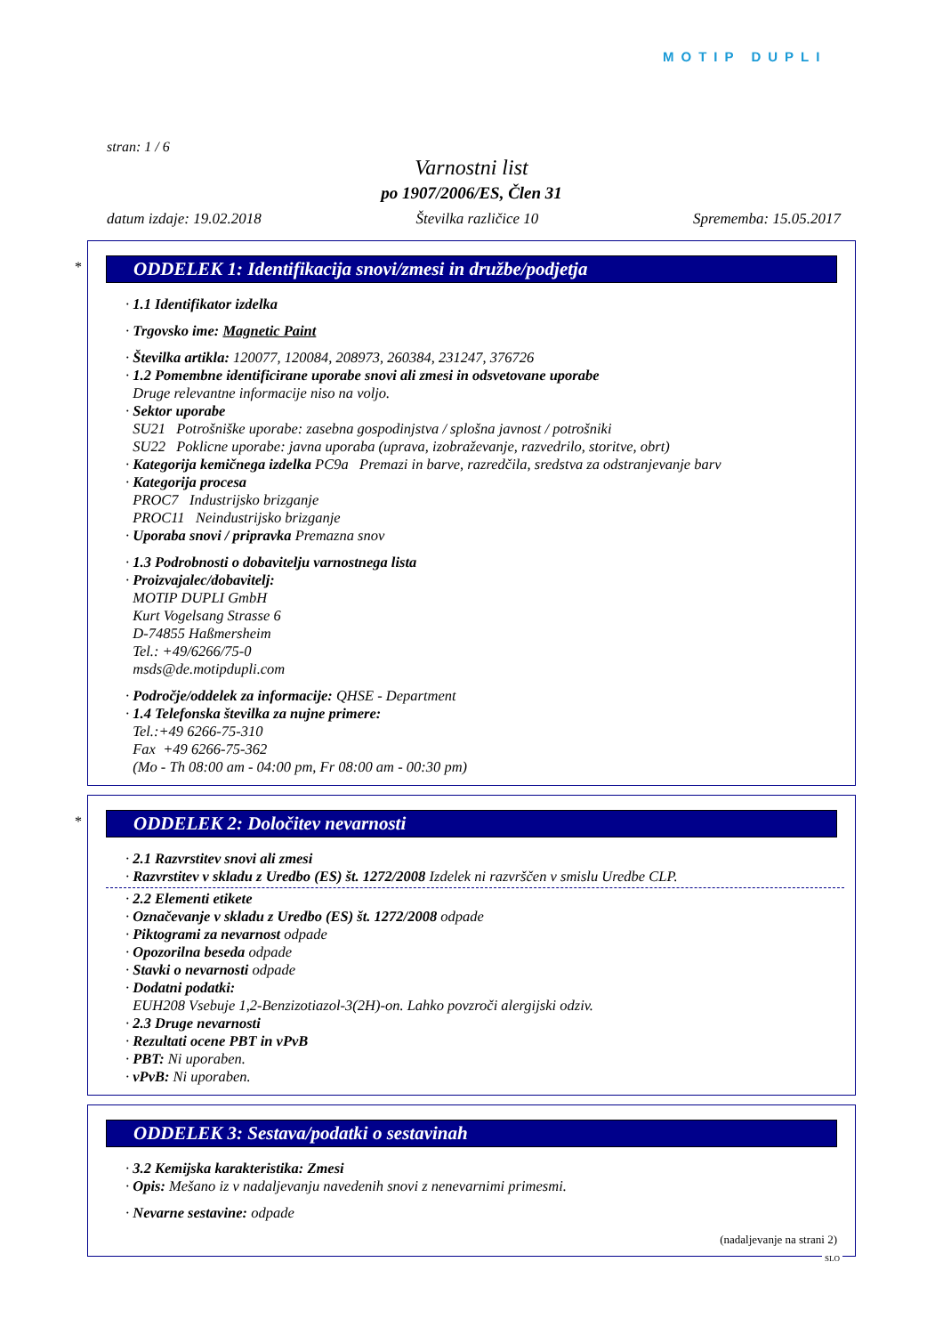MOTIP DUPLI
stran: 1 / 6
Varnostni list
po 1907/2006/ES, Člen 31
datum izdaje: 19.02.2018 Številka različice 10 Sprememba: 15.05.2017
*
ODDELEK 1: Identifikacija snovi/zmesi in družbe/podjetja
· 1.1 Identifikator izdelka
· Trgovsko ime: Magnetic Paint
· Številka artikla: 120077, 120084, 208973, 260384, 231247, 376726
· 1.2 Pomembne identificirane uporabe snovi ali zmesi in odsvetovane uporabe
Druge relevantne informacije niso na voljo.
· Sektor uporabe
SU21 Potrošniške uporabe: zasebna gospodinjstva / splošna javnost / potrošniki
SU22 Poklicne uporabe: javna uporaba (uprava, izobraževanje, razvedrilo, storitve, obrt)
· Kategorija kemičnega izdelka PC9a Premazi in barve, razredčila, sredstva za odstranjevanje barv
· Kategorija procesa
PROC7 Industrijsko brizganje
PROC11 Neindustrijsko brizganje
· Uporaba snovi / pripravka Premazna snov
· 1.3 Podrobnosti o dobavitelju varnostnega lista
· Proizvajalec/dobavitelj:
MOTIP DUPLI GmbH
Kurt Vogelsang Strasse 6
D-74855 Haßmersheim
Tel.: +49/6266/75-0
msds@de.motipdupli.com
· Področje/oddelek za informacije: QHSE - Department
· 1.4 Telefonska številka za nujne primere:
Tel.:+49 6266-75-310
Fax +49 6266-75-362
(Mo - Th 08:00 am - 04:00 pm, Fr 08:00 am - 00:30 pm)
*
ODDELEK 2: Določitev nevarnosti
· 2.1 Razvrstitev snovi ali zmesi
· Razvrstitev v skladu z Uredbo (ES) št. 1272/2008 Izdelek ni razvrščen v smislu Uredbe CLP.
· 2.2 Elementi etikete
· Označevanje v skladu z Uredbo (ES) št. 1272/2008 odpade
· Piktogrami za nevarnost odpade
· Opozorilna beseda odpade
· Stavki o nevarnosti odpade
· Dodatni podatki:
EUH208 Vsebuje 1,2-Benzizotiazol-3(2H)-on. Lahko povzroči alergijski odziv.
· 2.3 Druge nevarnosti
· Rezultati ocene PBT in vPvB
· PBT: Ni uporaben.
· vPvB: Ni uporaben.
ODDELEK 3: Sestava/podatki o sestavinah
· 3.2 Kemijska karakteristika: Zmesi
· Opis: Mešano iz v nadaljevanju navedenih snovi z nenevarnimi primesmi.
· Nevarne sestavine: odpade
(nadaljevanje na strani 2)
SLO